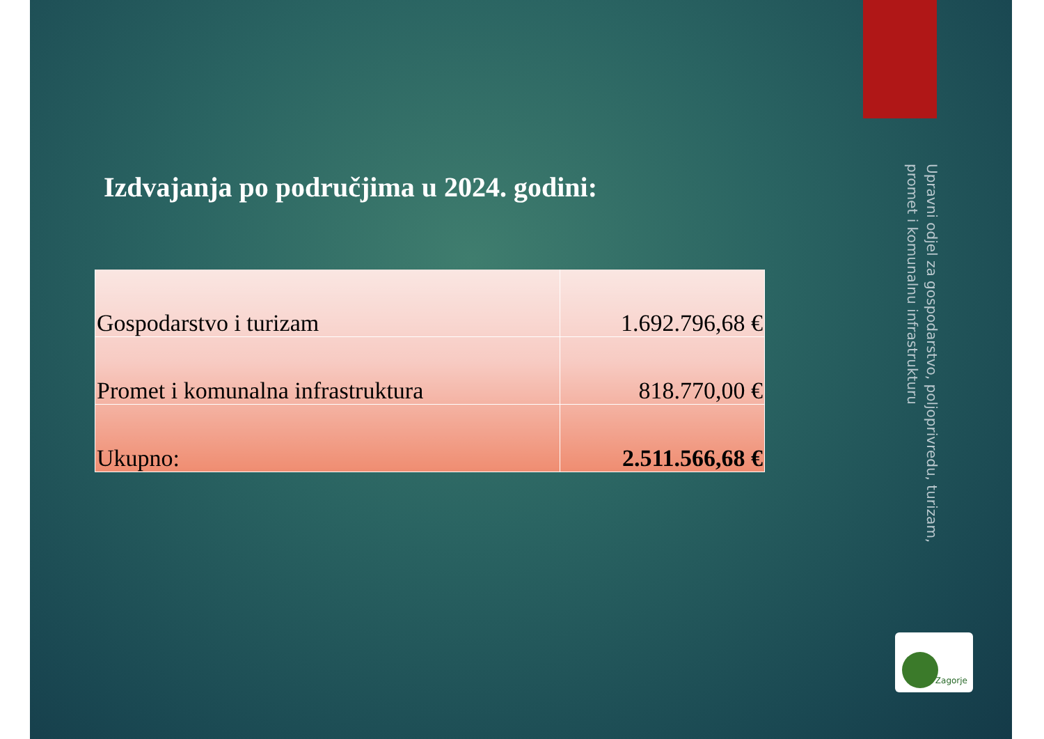Izdvajanja po područjima u 2024. godini:
| Gospodarstvo i turizam | 1.692.796,68 € |
| Promet i komunalna infrastruktura | 818.770,00 € |
| Ukupno: | 2.511.566,68 € |
Upravni odjel za gospodarstvo, poljoprivredu, turizam, promet i komunalnu infrastrukturu
Zagorje